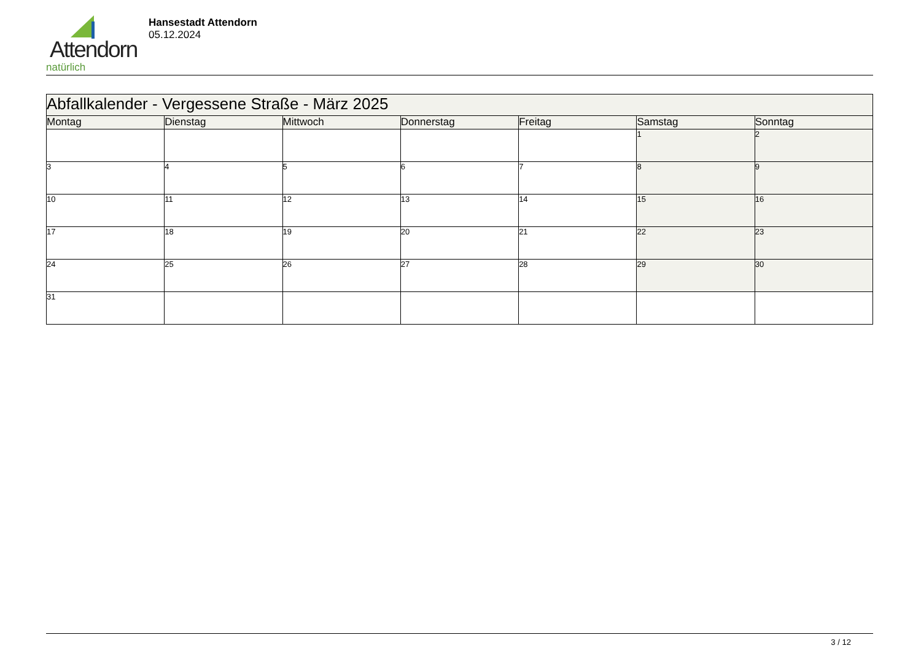Attendorn
natürlich
Hansestadt Attendorn
05.12.2024
| Abfallkalender - Vergessene Straße - März 2025 | | | | | | |
| Montag | Dienstag | Mittwoch | Donnerstag | Freitag | Samstag | Sonntag |
| | | | | | 1 | 2 |
| 3 | 4 | 5 | 6 | 7 | 8 | 9 |
| 10 | 11 | 12 | 13 | 14 | 15 | 16 |
| 17 | 18 | 19 | 20 | 21 | 22 | 23 |
| 24 | 25 | 26 | 27 | 28 | 29 | 30 |
| 31 | | | | | | |
3 / 12